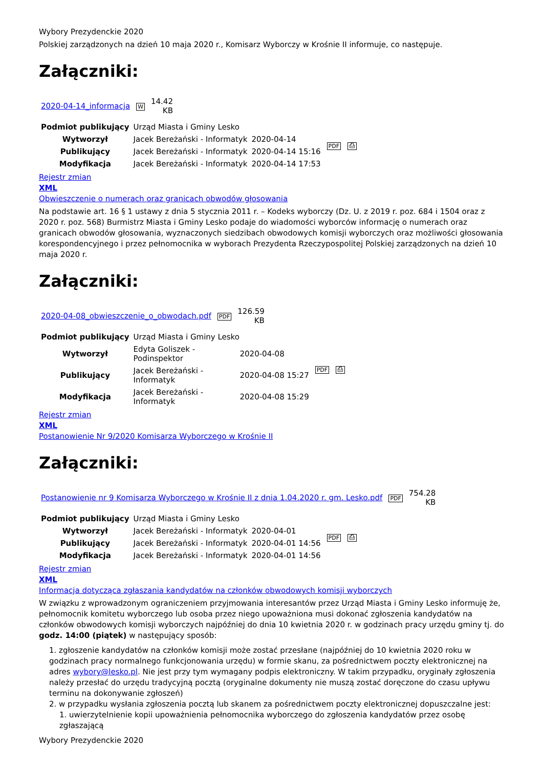Wybory Prezydenckie 2020
Polskiej zarządzonych na dzień 10 maja 2020 r., Komisarz Wyborczy w Krośnie II informuje, co następuje.
Załączniki:
| 2020-04-14_informacja | W | 14.42 KB |
| Podmiot publikujący | Urząd Miasta i Gminy Lesko | | PDF ⎙ |
| Wytworzył | Jacek Bereżański - Informatyk | 2020-04-14 | |
| Publikujący | Jacek Bereżański - Informatyk | 2020-04-14 15:16 | |
| Modyfikacja | Jacek Bereżański - Informatyk | 2020-04-14 17:53 | |
Rejestr zmian
XML
Obwieszczenie o numerach oraz granicach obwodów głosowania
Na podstawie art. 16 § 1 ustawy z dnia 5 stycznia 2011 r. – Kodeks wyborczy (Dz. U. z 2019 r. poz. 684 i 1504 oraz z 2020 r. poz. 568) Burmistrz Miasta i Gminy Lesko podaje do wiadomości wyborców informację o numerach oraz granicach obwodów głosowania, wyznaczonych siedzibach obwodowych komisji wyborczych oraz możliwości głosowania korespondencyjnego i przez pełnomocnika w wyborach Prezydenta Rzeczypospolitej Polskiej zarządzonych na dzień 10 maja 2020 r.
Załączniki:
| 2020-04-08_obwieszczenie_o_obwodach.pdf | PDF | 126.59 KB |
| Podmiot publikujący | Urząd Miasta i Gminy Lesko | | PDF ⎙ |
| Wytworzył | Edyta Goliszek - Podinspektor | 2020-04-08 | |
| Publikujący | Jacek Bereżański - Informatyk | 2020-04-08 15:27 | |
| Modyfikacja | Jacek Bereżański - Informatyk | 2020-04-08 15:29 | |
Rejestr zmian
XML
Postanowienie Nr 9/2020 Komisarza Wyborczego w Krośnie II
Załączniki:
| Postanowienie nr 9 Komisarza Wyborczego w Krośnie II z dnia 1.04.2020 r. gm. Lesko.pdf | PDF | 754.28 KB |
| Podmiot publikujący | Urząd Miasta i Gminy Lesko | | PDF ⎙ |
| Wytworzył | Jacek Bereżański - Informatyk | 2020-04-01 | |
| Publikujący | Jacek Bereżański - Informatyk | 2020-04-01 14:56 | |
| Modyfikacja | Jacek Bereżański - Informatyk | 2020-04-01 14:56 | |
Rejestr zmian
XML
Informacja dotycząca zgłaszania kandydatów na członków obwodowych komisji wyborczych
W związku z wprowadzonym ograniczeniem przyjmowania interesantów przez Urząd Miasta i Gminy Lesko informuję że, pełnomocnik komitetu wyborczego lub osoba przez niego upoważniona musi dokonać zgłoszenia kandydatów na członków obwodowych komisji wyborczych najpóźniej do dnia 10 kwietnia 2020 r. w godzinach pracy urzędu gminy tj. do godz. 14:00 (piątek) w następujący sposób:
1. zgłoszenie kandydatów na członków komisji może zostać przesłane (najpóźniej do 10 kwietnia 2020 roku w godzinach pracy normalnego funkcjonowania urzędu) w formie skanu, za pośrednictwem poczty elektronicznej na adres wybory@lesko.pl. Nie jest przy tym wymagany podpis elektroniczny. W takim przypadku, oryginały zgłoszenia należy przesłać do urzędu tradycyjną pocztą (oryginalne dokumenty nie muszą zostać doręczone do czasu upływu terminu na dokonywanie zgłoszeń)
2. w przypadku wysłania zgłoszenia pocztą lub skanem za pośrednictwem poczty elektronicznej dopuszczalne jest:
1. uwierzytelnienie kopii upoważnienia pełnomocnika wyborczego do zgłoszenia kandydatów przez osobę zgłaszającą
Wybory Prezydenckie 2020